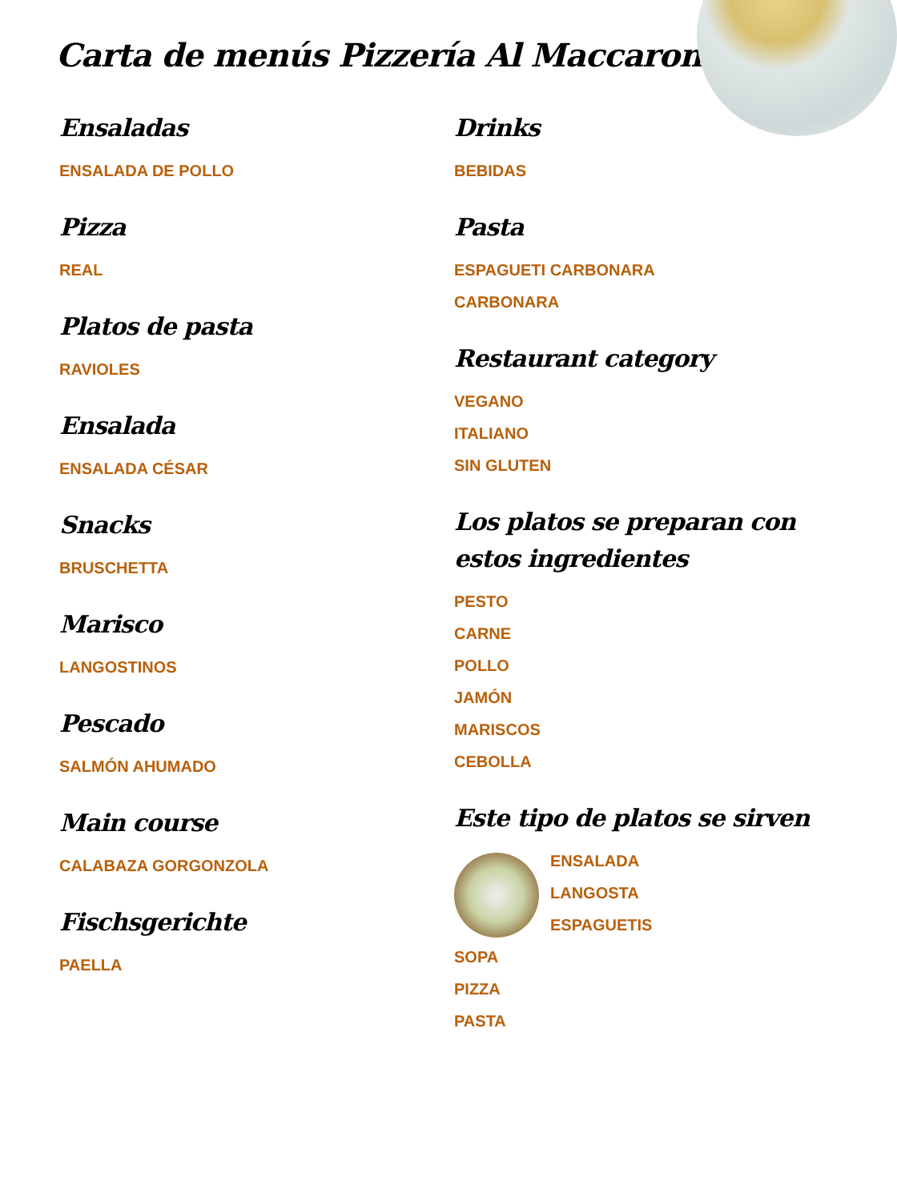Carta de menús Pizzería Al Maccaroni
Ensaladas
ENSALADA DE POLLO
Pizza
REAL
Platos de pasta
RAVIOLES
Ensalada
ENSALADA CÉSAR
Snacks
BRUSCHETTA
Marisco
LANGOSTINOS
Pescado
SALMÓN AHUMADO
Main course
CALABAZA GORGONZOLA
Fischsgerichte
PAELLA
Drinks
BEBIDAS
Pasta
ESPAGUETI CARBONARA
CARBONARA
Restaurant category
VEGANO
ITALIANO
SIN GLUTEN
Los platos se preparan con estos ingredientes
PESTO
CARNE
POLLO
JAMÓN
MARISCOS
CEBOLLA
Este tipo de platos se sirven
ENSALADA
LANGOSTA
ESPAGUETIS
SOPA
PIZZA
PASTA